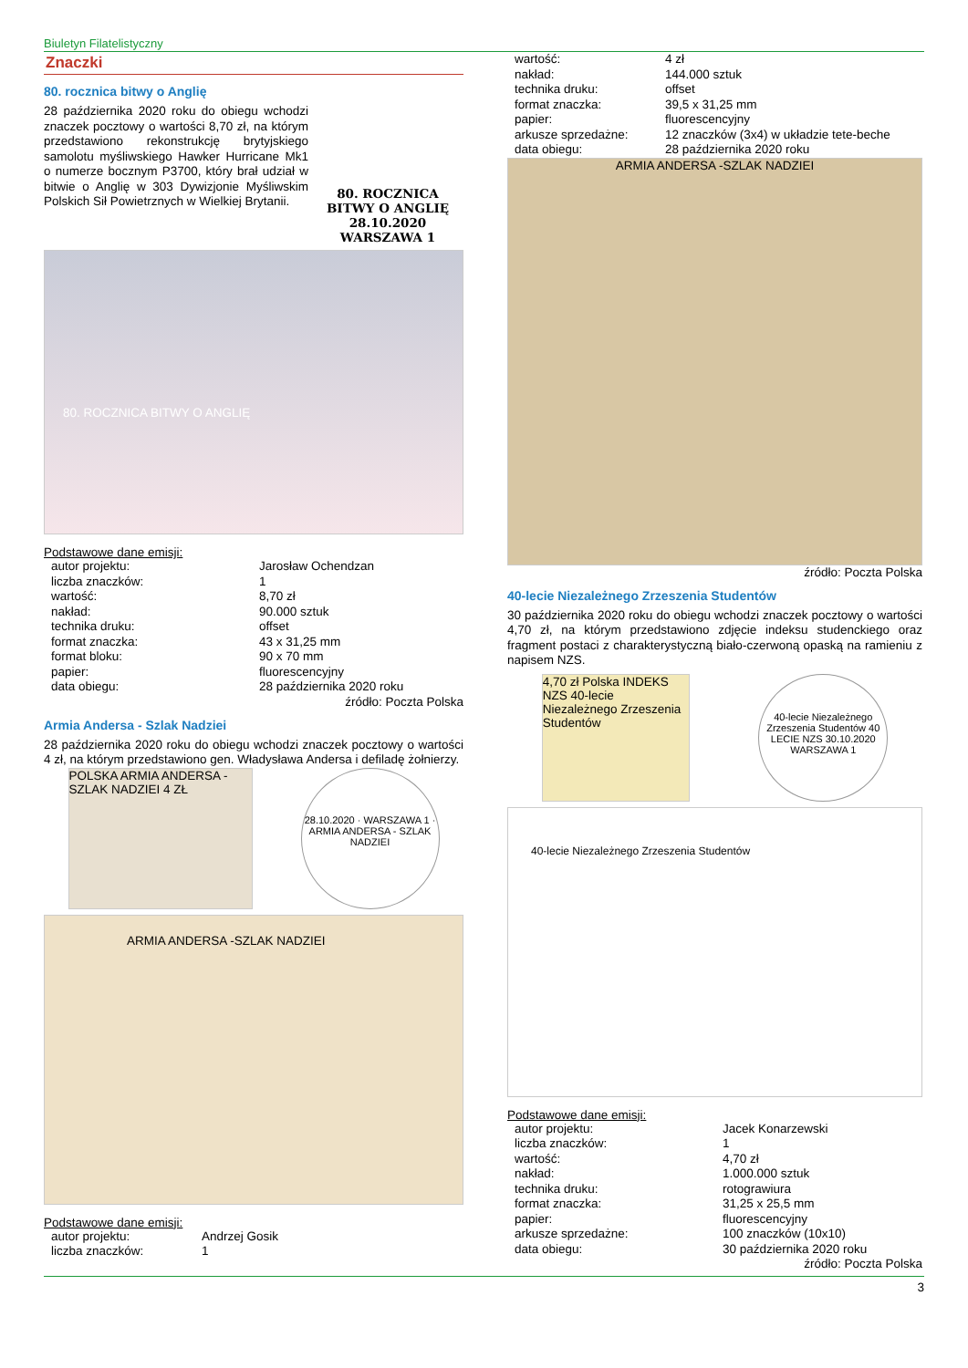Biuletyn Filatelistyczny
Znaczki
80. rocznica bitwy o Anglię
28 października 2020 roku do obiegu wchodzi znaczek pocztowy o wartości 8,70 zł, na którym przedstawiono rekonstrukcję brytyjskiego samolotu myśliwskiego Hawker Hurricane Mk1 o numerze bocznym P3700, który brał udział w bitwie o Anglię w 303 Dywizjonie Myśliwskim Polskich Sił Powietrznych w Wielkiej Brytanii.
80. ROCZNICA BITWY O ANGLIĘ 28.10.2020 WARSZAWA 1
80. ROCZNICA BITWY O ANGLIĘ
Podstawowe dane emisji:
| autor projektu: | Jarosław Ochendzan |
| liczba znaczków: | 1 |
| wartość: | 8,70 zł |
| nakład: | 90.000 sztuk |
| technika druku: | offset |
| format znaczka: | 43 x 31,25 mm |
| format bloku: | 90 x 70 mm |
| papier: | fluorescencyjny |
| data obiegu: | 28 października 2020 roku |
źródło: Poczta Polska
Armia Andersa - Szlak Nadziei
28 października 2020 roku do obiegu wchodzi znaczek pocztowy o wartości 4 zł, na którym przedstawiono gen. Władysława Andersa i defiladę żołnierzy.
POLSKA ARMIA ANDERSA -SZLAK NADZIEI 4 ZŁ
28.10.2020 · WARSZAWA 1 · ARMIA ANDERSA - SZLAK NADZIEI
ARMIA ANDERSA -SZLAK NADZIEI
Podstawowe dane emisji:
| autor projektu: | Andrzej Gosik |
| liczba znaczków: | 1 |
| wartość: | 4 zł |
| nakład: | 144.000 sztuk |
| technika druku: | offset |
| format znaczka: | 39,5 x 31,25 mm |
| papier: | fluorescencyjny |
| arkusze sprzedażne: | 12 znaczków (3x4) w układzie tete-beche |
| data obiegu: | 28 października 2020 roku |
ARMIA ANDERSA -SZLAK NADZIEI
źródło: Poczta Polska
40-lecie Niezależnego Zrzeszenia Studentów
30 października 2020 roku do obiegu wchodzi znaczek pocztowy o wartości 4,70 zł, na którym przedstawiono zdjęcie indeksu studenckiego oraz fragment postaci z charakterystyczną biało-czerwoną opaską na ramieniu z napisem NZS.
4,70 zł Polska INDEKS NZS 40-lecie Niezależnego Zrzeszenia Studentów
40-lecie Niezależnego Zrzeszenia Studentów 40 LECIE NZS 30.10.2020 WARSZAWA 1
40-lecie Niezależnego Zrzeszenia Studentów
Podstawowe dane emisji:
| autor projektu: | Jacek Konarzewski |
| liczba znaczków: | 1 |
| wartość: | 4,70 zł |
| nakład: | 1.000.000 sztuk |
| technika druku: | rotograwiura |
| format znaczka: | 31,25 x 25,5 mm |
| papier: | fluorescencyjny |
| arkusze sprzedażne: | 100 znaczków (10x10) |
| data obiegu: | 30 października 2020 roku |
źródło: Poczta Polska
3